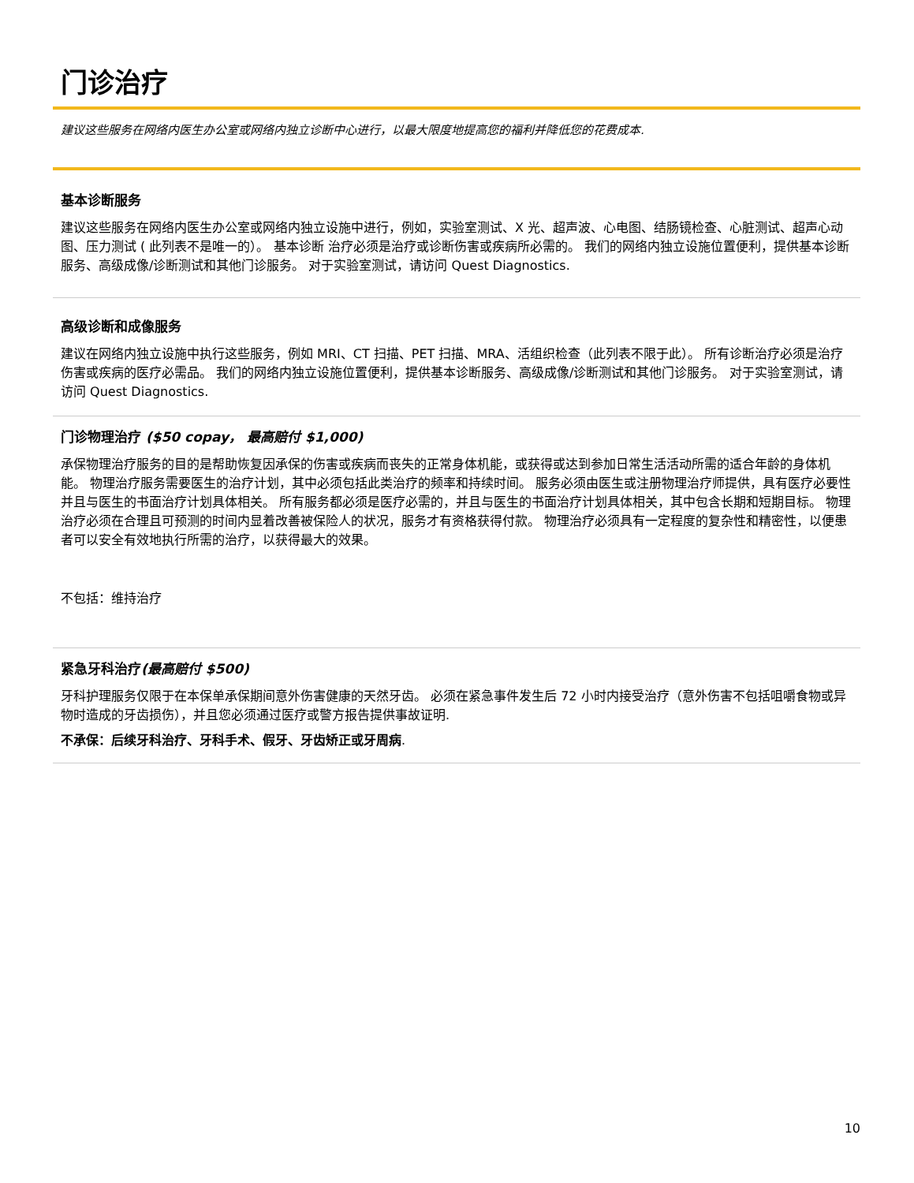门诊治疗
建议这些服务在网络内医生办公室或网络内独立诊断中心进行，以最大限度地提高您的福利并降低您的花费成本.
基本诊断服务
建议这些服务在网络内医生办公室或网络内独立设施中进行，例如，实验室测试、X 光、超声波、心电图、结肠镜检查、心脏测试、超声心动图、压力测试 ( 此列表不是唯一的）。 基本诊断 治疗必须是治疗或诊断伤害或疾病所必需的。 我们的网络内独立设施位置便利，提供基本诊断服务、高级成像/诊断测试和其他门诊服务。 对于实验室测试，请访问 Quest Diagnostics.
高级诊断和成像服务
建议在网络内独立设施中执行这些服务，例如 MRI、CT 扫描、PET 扫描、MRA、活组织检查（此列表不限于此）。 所有诊断治疗必须是治疗伤害或疾病的医疗必需品。 我们的网络内独立设施位置便利，提供基本诊断服务、高级成像/诊断测试和其他门诊服务。 对于实验室测试，请访问 Quest Diagnostics.
门诊物理治疗 ($50 copay， 最高赔付 $1,000)
承保物理治疗服务的目的是帮助恢复因承保的伤害或疾病而丧失的正常身体机能，或获得或达到参加日常生活活动所需的适合年龄的身体机能。 物理治疗服务需要医生的治疗计划，其中必须包括此类治疗的频率和持续时间。 服务必须由医生或注册物理治疗师提供，具有医疗必要性并且与医生的书面治疗计划具体相关。 所有服务都必须是医疗必需的，并且与医生的书面治疗计划具体相关，其中包含长期和短期目标。 物理治疗必须在合理且可预测的时间内显着改善被保险人的状况，服务才有资格获得付款。 物理治疗必须具有一定程度的复杂性和精密性，以便患者可以安全有效地执行所需的治疗，以获得最大的效果。
不包括：维持治疗
紧急牙科治疗(最高赔付 $500)
牙科护理服务仅限于在本保单承保期间意外伤害健康的天然牙齿。 必须在紧急事件发生后 72 小时内接受治疗（意外伤害不包括咀嚼食物或异物时造成的牙齿损伤），并且您必须通过医疗或警方报告提供事故证明.
不承保：后续牙科治疗、牙科手术、假牙、牙齿矫正或牙周病.
10